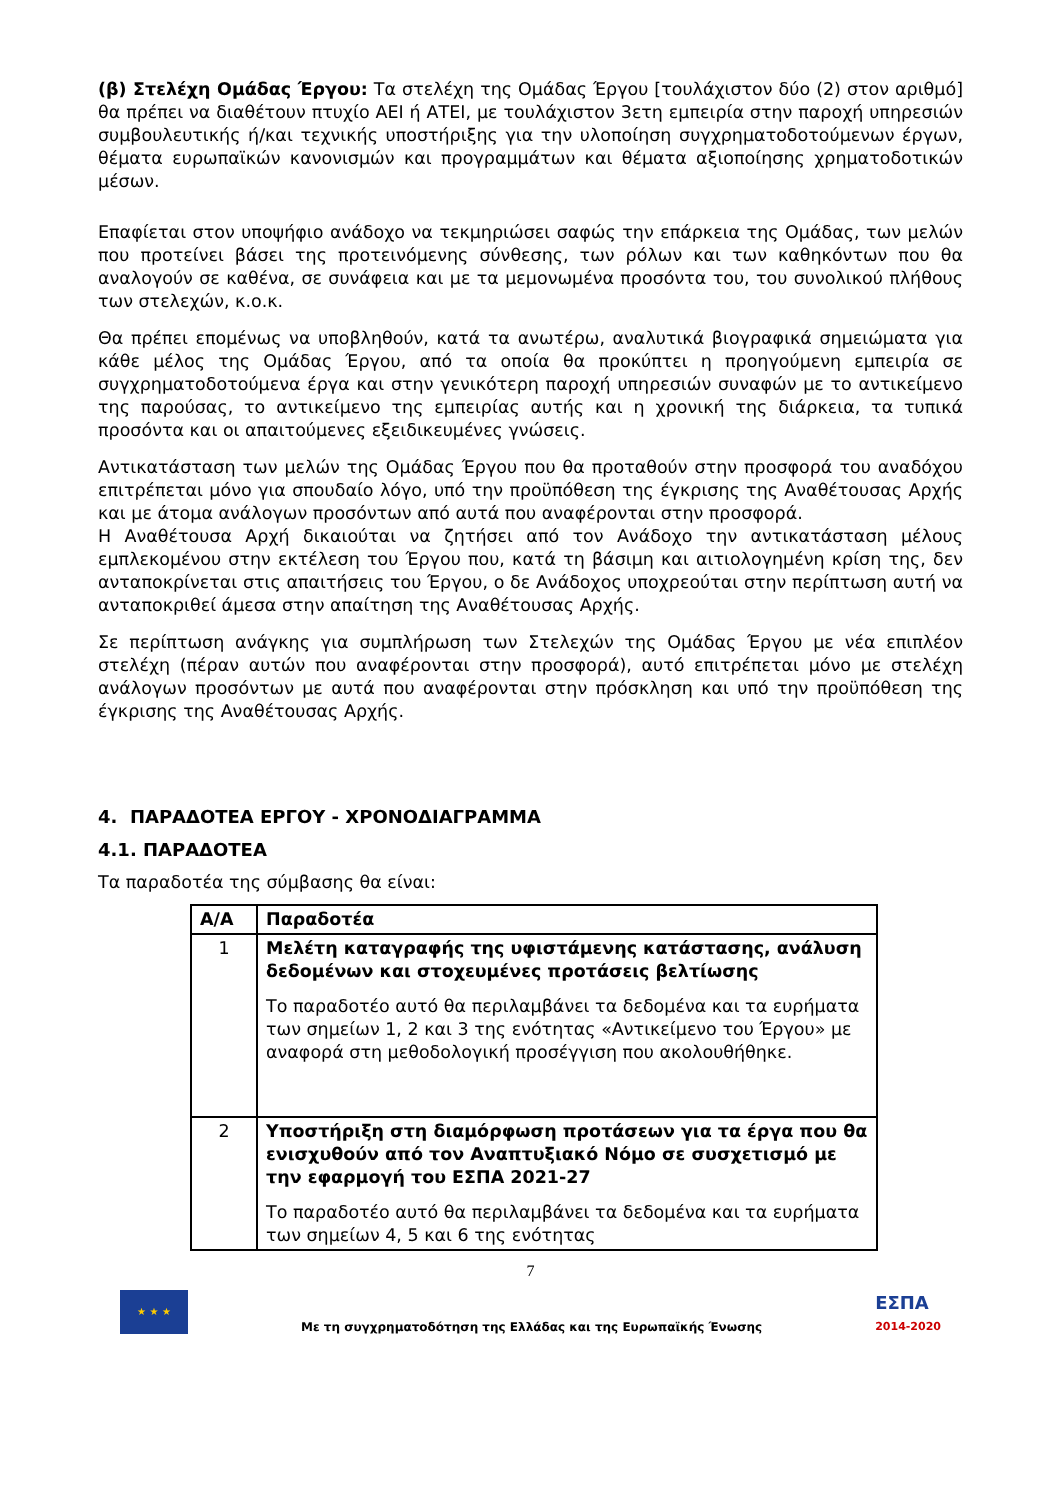(β) Στελέχη Ομάδας Έργου: Τα στελέχη της Ομάδας Έργου [τουλάχιστον δύο (2) στον αριθμό] θα πρέπει να διαθέτουν πτυχίο ΑΕΙ ή ΑΤΕΙ, με τουλάχιστον 3ετη εμπειρία στην παροχή υπηρεσιών συμβουλευτικής ή/και τεχνικής υποστήριξης για την υλοποίηση συγχρηματοδοτούμενων έργων, θέματα ευρωπαϊκών κανονισμών και προγραμμάτων και θέματα αξιοποίησης χρηματοδοτικών μέσων.
Επαφίεται στον υποψήφιο ανάδοχο να τεκμηριώσει σαφώς την επάρκεια της Ομάδας, των μελών που προτείνει βάσει της προτεινόμενης σύνθεσης, των ρόλων και των καθηκόντων που θα αναλογούν σε καθένα, σε συνάφεια και με τα μεμονωμένα προσόντα του, του συνολικού πλήθους των στελεχών, κ.ο.κ.
Θα πρέπει επομένως να υποβληθούν, κατά τα ανωτέρω, αναλυτικά βιογραφικά σημειώματα για κάθε μέλος της Ομάδας Έργου, από τα οποία θα προκύπτει η προηγούμενη εμπειρία σε συγχρηματοδοτούμενα έργα και στην γενικότερη παροχή υπηρεσιών συναφών με το αντικείμενο της παρούσας, το αντικείμενο της εμπειρίας αυτής και η χρονική της διάρκεια, τα τυπικά προσόντα και οι απαιτούμενες εξειδικευμένες γνώσεις.
Αντικατάσταση των μελών της Ομάδας Έργου που θα προταθούν στην προσφορά του αναδόχου επιτρέπεται μόνο για σπουδαίο λόγο, υπό την προϋπόθεση της έγκρισης της Αναθέτουσας Αρχής και με άτομα ανάλογων προσόντων από αυτά που αναφέρονται στην προσφορά.
Η Αναθέτουσα Αρχή δικαιούται να ζητήσει από τον Ανάδοχο την αντικατάσταση μέλους εμπλεκομένου στην εκτέλεση του Έργου που, κατά τη βάσιμη και αιτιολογημένη κρίση της, δεν ανταποκρίνεται στις απαιτήσεις του Έργου, ο δε Ανάδοχος υποχρεούται στην περίπτωση αυτή να ανταποκριθεί άμεσα στην απαίτηση της Αναθέτουσας Αρχής.
Σε περίπτωση ανάγκης για συμπλήρωση των Στελεχών της Ομάδας Έργου με νέα επιπλέον στελέχη (πέραν αυτών που αναφέρονται στην προσφορά), αυτό επιτρέπεται μόνο με στελέχη ανάλογων προσόντων με αυτά που αναφέρονται στην πρόσκληση και υπό την προϋπόθεση της έγκρισης της Αναθέτουσας Αρχής.
4. ΠΑΡΑΔΟΤΕΑ ΕΡΓΟΥ - ΧΡΟΝΟΔΙΑΓΡΑΜΜΑ
4.1. ΠΑΡΑΔΟΤΕΑ
Τα παραδοτέα της σύμβασης θα είναι:
| Α/Α | Παραδοτέα |
| --- | --- |
| 1 | Μελέτη καταγραφής της υφιστάμενης κατάστασης, ανάλυση δεδομένων και στοχευμένες προτάσεις βελτίωσης Το παραδοτέο αυτό θα περιλαμβάνει τα δεδομένα και τα ευρήματα των σημείων 1, 2 και 3 της ενότητας «Αντικείμενο του Έργου» με αναφορά στη μεθοδολογική προσέγγιση που ακολουθήθηκε. |
| 2 | Υποστήριξη στη διαμόρφωση προτάσεων για τα έργα που θα ενισχυθούν από τον Αναπτυξιακό Νόμο σε συσχετισμό με την εφαρμογή του ΕΣΠΑ 2021-27 Το παραδοτέο αυτό θα περιλαμβάνει τα δεδομένα και τα ευρήματα των σημείων 4, 5 και 6 της ενότητας |
7
★ ★ ★
Με τη συγχρηματοδότηση της Ελλάδας και της Ευρωπαϊκής Ένωσης
ΕΣΠΑ
2014-2020